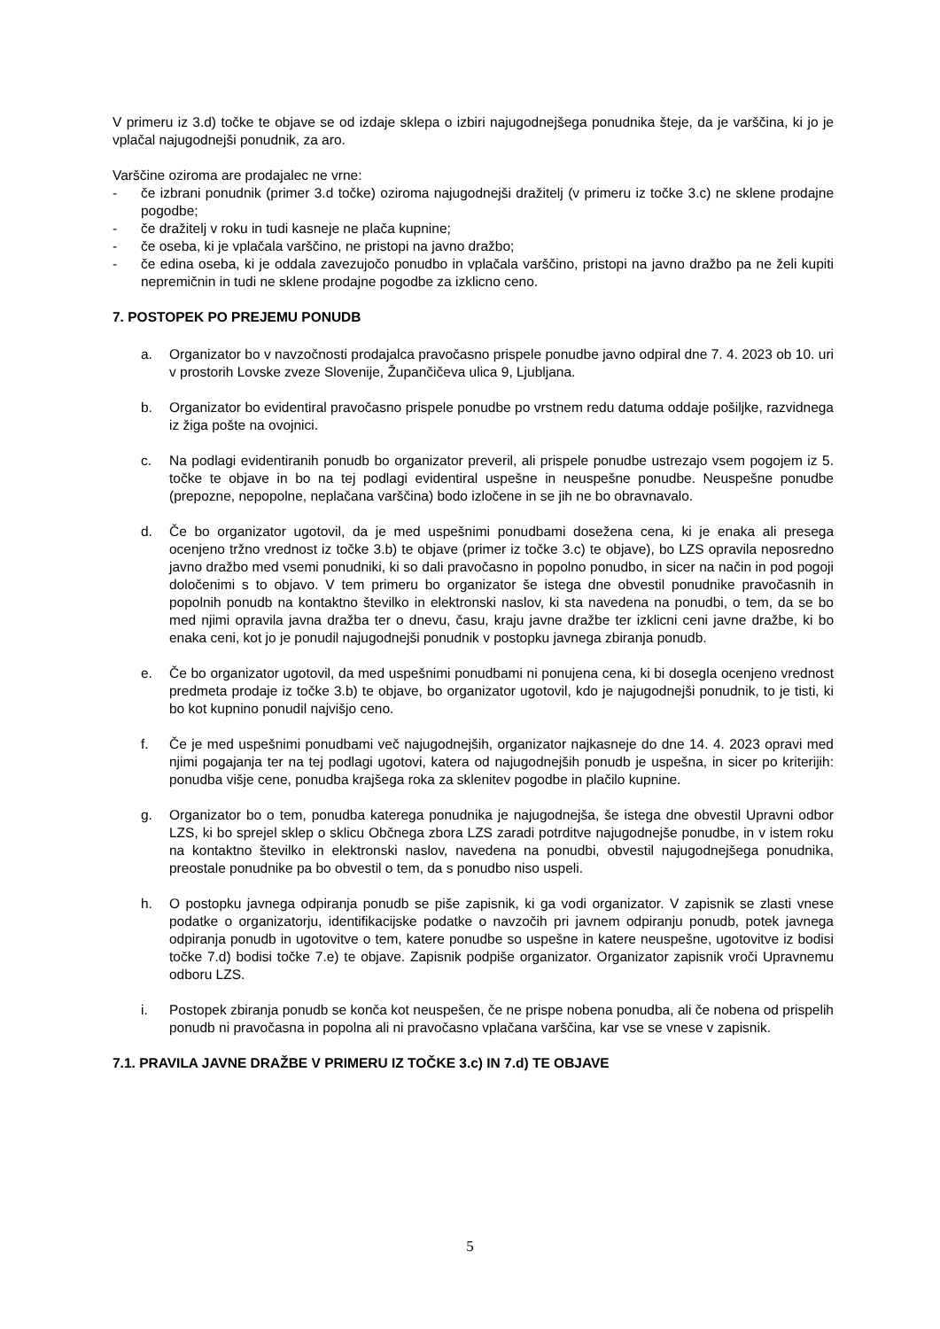V primeru iz 3.d) točke te objave se od izdaje sklepa o izbiri najugodnejšega ponudnika šteje, da je varščina, ki jo je vplačal najugodnejši ponudnik, za aro.
Varščine oziroma are prodajalec ne vrne:
- če izbrani ponudnik (primer 3.d točke) oziroma najugodnejši dražitelj (v primeru iz točke 3.c) ne sklene prodajne pogodbe;
- če dražitelj v roku in tudi kasneje ne plača kupnine;
- če oseba, ki je vplačala varščino, ne pristopi na javno dražbo;
- če edina oseba, ki je oddala zavezujočo ponudbo in vplačala varščino, pristopi na javno dražbo pa ne želi kupiti nepremičnin in tudi ne sklene prodajne pogodbe za izklicno ceno.
7. POSTOPEK PO PREJEMU PONUDB
a. Organizator bo v navzočnosti prodajalca pravočasno prispele ponudbe javno odpiral dne 7. 4. 2023 ob 10. uri v prostorih Lovske zveze Slovenije, Župančičeva ulica 9, Ljubljana.
b. Organizator bo evidentiral pravočasno prispele ponudbe po vrstnem redu datuma oddaje pošiljke, razvidnega iz žiga pošte na ovojnici.
c. Na podlagi evidentiranih ponudb bo organizator preveril, ali prispele ponudbe ustrezajo vsem pogojem iz 5. točke te objave in bo na tej podlagi evidentiral uspešne in neuspešne ponudbe. Neuspešne ponudbe (prepozne, nepopolne, neplačana varščina) bodo izločene in se jih ne bo obravnavalo.
d. Če bo organizator ugotovil, da je med uspešnimi ponudbami dosežena cena, ki je enaka ali presega ocenjeno tržno vrednost iz točke 3.b) te objave (primer iz točke 3.c) te objave), bo LZS opravila neposredno javno dražbo med vsemi ponudniki, ki so dali pravočasno in popolno ponudbo, in sicer na način in pod pogoji določenimi s to objavo. V tem primeru bo organizator še istega dne obvestil ponudnike pravočasnih in popolnih ponudb na kontaktno številko in elektronski naslov, ki sta navedena na ponudbi, o tem, da se bo med njimi opravila javna dražba ter o dnevu, času, kraju javne dražbe ter izklicni ceni javne dražbe, ki bo enaka ceni, kot jo je ponudil najugodnejši ponudnik v postopku javnega zbiranja ponudb.
e. Če bo organizator ugotovil, da med uspešnimi ponudbami ni ponujena cena, ki bi dosegla ocenjeno vrednost predmeta prodaje iz točke 3.b) te objave, bo organizator ugotovil, kdo je najugodnejši ponudnik, to je tisti, ki bo kot kupnino ponudil najvišjo ceno.
f. Če je med uspešnimi ponudbami več najugodnejših, organizator najkasneje do dne 14. 4. 2023 opravi med njimi pogajanja ter na tej podlagi ugotovi, katera od najugodnejših ponudb je uspešna, in sicer po kriterijih: ponudba višje cene, ponudba krajšega roka za sklenitev pogodbe in plačilo kupnine.
g. Organizator bo o tem, ponudba katerega ponudnika je najugodnejša, še istega dne obvestil Upravni odbor LZS, ki bo sprejel sklep o sklicu Občnega zbora LZS zaradi potrditve najugodnejše ponudbe, in v istem roku na kontaktno številko in elektronski naslov, navedena na ponudbi, obvestil najugodnejšega ponudnika, preostale ponudnike pa bo obvestil o tem, da s ponudbo niso uspeli.
h. O postopku javnega odpiranja ponudb se piše zapisnik, ki ga vodi organizator. V zapisnik se zlasti vnese podatke o organizatorju, identifikacijske podatke o navzočih pri javnem odpiranju ponudb, potek javnega odpiranja ponudb in ugotovitve o tem, katere ponudbe so uspešne in katere neuspešne, ugotovitve iz bodisi točke 7.d) bodisi točke 7.e) te objave. Zapisnik podpiše organizator. Organizator zapisnik vroči Upravnemu odboru LZS.
i. Postopek zbiranja ponudb se konča kot neuspešen, če ne prispe nobena ponudba, ali če nobena od prispelih ponudb ni pravočasna in popolna ali ni pravočasno vplačana varščina, kar vse se vnese v zapisnik.
7.1. PRAVILA JAVNE DRAŽBE V PRIMERU IZ TOČKE 3.c) IN 7.d) TE OBJAVE
5